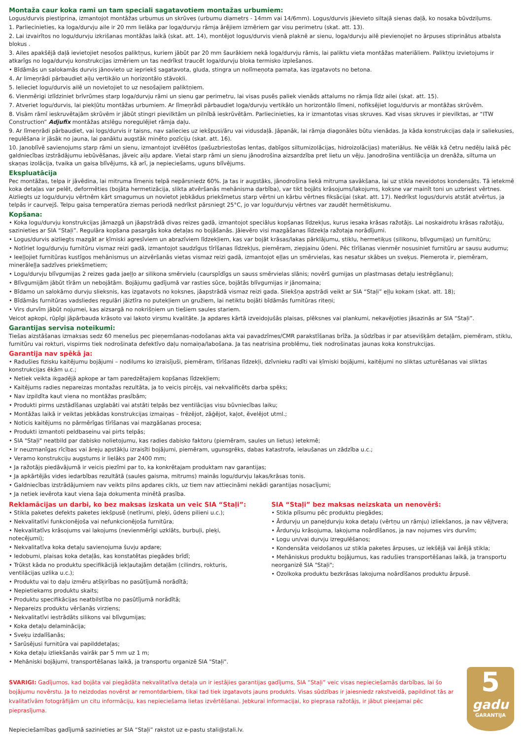Montaža caur koka rami un tam speciali sagatavotiem montažas urbumiem:
Logus/durvis piestiprina, izmantojot montāžas urbumus un skrūves (urbumu diametrs - 14mm vai 14/6mm). Logus/durvis jāievieto siltajā sienas daļā, ko nosaka būvdziļums.
1. Parliecinieties, ka loga/durvju aile ir 20 mm lielāka par loga/durvju rāmja ārējiem izmēriem gar visu perimetru (skat. att. 13).
2. Lai izvairītos no logu/durvju izkrišanas montāžas laikā (skat. att. 14), montējot logus/durvis vienā plaknē ar sienu, loga/durvju ailē pievienojiet no ārpuses stiprinātus atbalsta blokus .
3. Ailes apakšējā daļā ievietojiet nesošos paliktņus, kuriem jābūt par 20 mm šaurākiem nekā loga/durvju rāmis, lai paliktu vieta montāžas materiāliem. Paliktņu izvietojums ir atkarīgs no loga/durvju konstrukcijas izmēriem un tas nedrīkst traucēt loga/durvju bloka termisko izplešanos.
• Bīdāmās un salokamās durvis jānovieto uz iepriekš sagatavota, gluda, stingra un nolīmeņota pamata, kas izgatavots no betona.
4. Ar limeņrādi pārbaudiet aiļu vertikālo un horizontālo stāvokli.
5. Ielieciet logu/durvis ailē un novietojiet to uz nesošajiem paliktņiem.
6. Vienmērigi izlīdziniet brīvrūmes starp loga/durvju rāmi un sienu gar perimetru, lai visas pusēs paliek vienāds attalums no rāmja līdz ailei (skat. att. 15).
7. Atveriet logu/durvis, lai piekļūtu montāžas urbumiem. Ar līmeņrādi pārbaudiet loga/durvju vertikālo un horizontālo līmeni, nofiksējiet logu/durvis ar montāžas skrūvēm.
8. Visām rāmī ieskruvētajām skrūvēm ir jābūt stingri pievilktām un pilnībā ieskrūvētām. Parliecinieties, ka ir izmantotas visas skruves. Kad visas skruves ir pievilktas, ar “ITW Construction” Adjufix montāžas atslēgu noregulējiet rāmja daļu.
9. Ar līmeņrādi pārbaudiet, vai logs/durvis ir taisns, nav saliecies uz iekšpusi/āru vai vidusdaļā. Jāpanāk, lai rāmja diagonāles būtu vienādas. Ja kāda konstrukcijas daļa ir saliekusies, regulēšana ir jāsāk no jauna, lai panāktu augstāk minēto pozīciju (skat. att. 16).
10. Janoblīvē savienojums starp rāmi un sienu, izmantojot izvēlētos (pašuzbriestošas lentas, dabīgos siltumizolācijas, hidroizolācijas) materiālus. Ne vēlāk kā četru nedēļu laikā pēc galdniecības izstrādājumu iebūvēšanas, jāveic aiļu apdare. Vietai starp rāmi un sienu jānodrošina aizsardzība pret lietu un vēju. Janodrošina ventilācija un drenāža, siltuma un skaņas izolācija, tvaika un gaisa blīvējums, kā arī, ja nepieciešams, uguns blīvējums.
Ekspluatācija
Pec montāžas, telpa ir jāvēdina, lai mitruma līmenis telpā nepārsniedz 60%. Ja tas ir augstāks, jānodrošina liekā mitruma savākšana, lai uz stikla neveidotos kondensāts. Tā ietekmē koka detaļas var pelēt, deformēties (bojāta hermetizācija, slikta atvēršanās mehānisma darbība), var tikt bojāts krāsojums/lakojums, koksne var mainīt toni un uzbriest vērtnes. Aizliegts uz logu/durvju vērtnēm kārt smagumus un novietot jebkādus priekšmetus starp vērtni un kārbu vērtnes fiksācijai (skat. att. 17). Nedrīkst logus/durvis atstāt atvērtus, ja telpās ir caurvejš. Telpu gaisa temperatūra ziemas periodā nedrīkst pārsniegt 25°C, jo var logu/durvju vērtnes var zaudēt hermētiskumu.
Kopšana:
• Koka logu/durvju konstrukcijas jāmazgā un jāapstrādā divas reizes gadā, izmantojot speciālus kopšanas līdzekļus, kurus iesaka krāsas ražotājs. Lai noskaidrotu krāsas ražotāju, sazinieties ar SIA “Staļi”. Regulāra kopšana pasargās koka detaļas no bojāšanās. Jāievēro visi mazgāšanas līdzekļa ražotaja norādījumi.
• Logus/durvis aizliegts mazgāt ar ķīmiski agresīviem un abrazīviem līdzekļiem, kas var bojāt krāsas/lakas pārklājumu, stiklu, hermetiķus (silikonu, blīvgumijas) un furnitūru;
• Notīriet logu/durvju furnitūru vismaz reizi gadā, izmantojot saudzīgus tīrīšanas līdzekļus, piemēram, ziepjainu ūdeni. Pēc tīrīšanas vienmēr nosusiniet furnitūru ar sausu audumu;
• Ieeļļojiet furnitūras kustīgos mehānismus un aizvēršanās vietas vismaz reizi gadā, izmantojot eļļas un smērvielas, kas nesatur skābes un sveķus. Piemerota ir, piemēram, minerāleļļa sadzīves priekšmetiem;
• Logu/durvju blīvgumijas 2 reizes gada jaeļļo ar silikona smērvielu (caurspīdīgs un sauss smērvielas slānis; novērš gumijas un plastmasas detaļu iestrēgšanu);
• Blīvgumijām jābūt tīrām un nebojātām. Bojājumu gadījumā var rasties sūce, bojātās blīvgumijas ir jānomaina;
• Bīdamo un salokāmo durvju slieksnis, kas izgatavots no koksnes, jāapstrādā vismaz reizi gada. Sliekšņa apstrādi veikt ar SIA “Staļi” eļļu kokam (skat. att. 18);
• Bīdāmās furnitūras vadsliedes regulāri jāiztīra no putekļiem un gružiem, lai netiktu bojāti bīdāmās furnitūras riteņi;
• Virs durvīm jābūt nojumei, kas aizsargā no nokrišņiem un tiešiem saules stariem.
Veicot apkopi, rūpīgi jāpārbauda krāsoto vai lakoto virsmu kvalitāte. Ja apdares kārtā izveidojušās plaisas, plēksnes vai plankumi, nekavējoties jāsazinās ar SIA “Staļi”.
Garantijas servisa noteikumi:
Tiešas aizstāšanas izmaksas sedz 60 menešus pec pieņemšanas-nodošanas akta vai pavadzīmes/CMR parakstīšanas brīža. Ja sūdzības ir par atsevišķām detaļām, piemēram, stiklu, furnitūru vai rokturi, vispirms tiek nodrošinata defektīvo daļu nomaiņa/labošana. Ja tas neatrisina problēmu, tiek nodrošinatas jaunas koka konstrukcijas.
Garantija nav spēkā ja:
• Radušies fizisku kaitējumu bojājumi – nodilums ko izraisījuši, piemēram, tīrīšanas līdzekļi, dzīvnieku radīti vai ķīmiski bojājumi, kaitējumi no sliktas uzturēšanas vai sliktas konstrukcijas ēkām u.c.;
• Netiek veikta ikgadējā apkope ar tam paredzētajiem kopšanas līdzekļiem;
• Kaitējums radies nepareizas montažas rezultāta, ja to veicis pircējs, vai nekvalificēts darba spēks;
• Nav izpildīta kaut viena no montāžas prasībām;
• Produkti pirms uzstādīšanas uzglabāti vai atstāti telpās bez ventilācijas visu būvniecības laiku;
• Montāžas laikā ir veiktas jebkādas konstrukcijas izmaiņas – frēzējot, zāģējot, kaļot, ēvelējot utml.;
• Noticis kaitējums no pārmērīgas tīrīšanas vai mazgāšanas procesa;
• Produkti izmantoti peldbaseinu vai pirts telpās;
• SIA "Staļi" neatbild par dabisko nolietojumu, kas radies dabisko faktoru (piemēram, saules un lietus) ietekmē;
• Ir neuzmanīgas rīcības vai āreju apstākļu izraisīti bojājumi, piemēram, ugunsgrēks, dabas katastrofa, ielaušanas un zādzība u.c.;
• Veramo konstrukciju augstums ir lielāks par 2400 mm;
• Ja ražotājs piedāvājumā ir veicis piezīmi par to, ka konkrētajam produktam nav garantijas;
• Ja apkārtējās vides iedarbības rezultātā (saules gaisma, mitrums) mainās logu/durvju lakas/krāsas tonis.
• Galdniecības izstrādājumiem nav veikts pilns apdares cikls, uz tiem nav attiecināmi nekādi garantijas nosacījumi;
• Ja netiek ievērota kaut viena šaja dokumenta minētā prasība.
Reklamācijas un darbi, ko bez maksas izskata un veic SIA “Staļi”:
• Stikla paketes defekts paketes iekšpusē (netīrumi, pleķi, ūdens pilieni u.c.);
• Nekvalitatīvi funkcionējoša vai nefunkcionējoša furnitūra;
• Nekvalitatīvs krāsojums vai lakojums (nevienmērīgi uzklāts, burbuļi, pleķi, notecējumi);
• Nekvalitatīva koka detaļu savienojuma šuvju apdare;
• Iedobumi, plaisas koka detaļās, kas konstatētas piegādes brīdī;
• Trūkst kāda no produktu specifikācijā iekļautajām detaļām (cilindrs, rokturis, ventilācijas uzlika u.c.);
• Produktu vai to daļu izmēru atšķirības no pasūtījumā norādītā;
• Nepietiekams produktu skaits;
• Produktu specifikācijas neatbilstība no pasūtījumā norādītā;
• Nepareizs produktu vēršanās virziens;
• Nekvalitatīvi iestrādāts silikons vai blīvgumijas;
• Koka detaļu delaminācija;
• Sveķu izdalīšanās;
• Sarūsējusi furnitūra vai papilddetaļas;
• Koka detaļu izliekšanās vairāk par 5 mm uz 1 m;
• Mehāniski bojājumi, transportēšanas laikā, ja transportu organizē SIA "Staļi".
SIA “Staļi” bez maksas neizskata un nenovērš:
• Stikla plīsumu pēc produktu piegādes;
• Ārdurvju un paneļdurvju koka detaļu (vērtņu un rāmju) izliekšanos, ja nav vējtvera;
• Ārdurvju krāsojuma, lakojuma noārdīšanos, ja nav nojumes virs durvīm;
• Logu un/vai durvju izregulēšanos;
• Kondensāta veidošanos uz stikla paketes ārpuses, uz iekšējā vai ārējā stikla;
• Mehāniskus produktu bojājumus, kas radušies transportēšanas laikā, ja transportu neorganizē SIA "Staļi";
• Ozolkoka produktu bezkrāsas lakojuma noārdīšanos produktu ārpusē.
SVARIGI: Gadījumos, kad bojāta vai piegādāta nekvalitatīva detaļa un ir iestājies garantijas gadījums, SIA “Staļi” veic visas nepieciešamās darbības, lai šo bojājumu novērstu. Ja to neizdodas novērst ar remontdarbiem, tikai tad tiek izgatavots jauns produkts. Visas sūdzības ir jaiesniedz rakstveidā, papildinot tās ar kvalitatīvām fotogrāfijām un citu informāciju, kas nepieciešama lietas izvērtēšanai. Jebkurai informacijai, ko pieprasa ražotājs, ir jābut pieejamai pēc pieprasījuma.
Nepieciešamības gadījumā sazinieties ar SIA “Staļi” rakstot uz e-pastu stali@stali.lv.
5
gadu
GARANTIJA